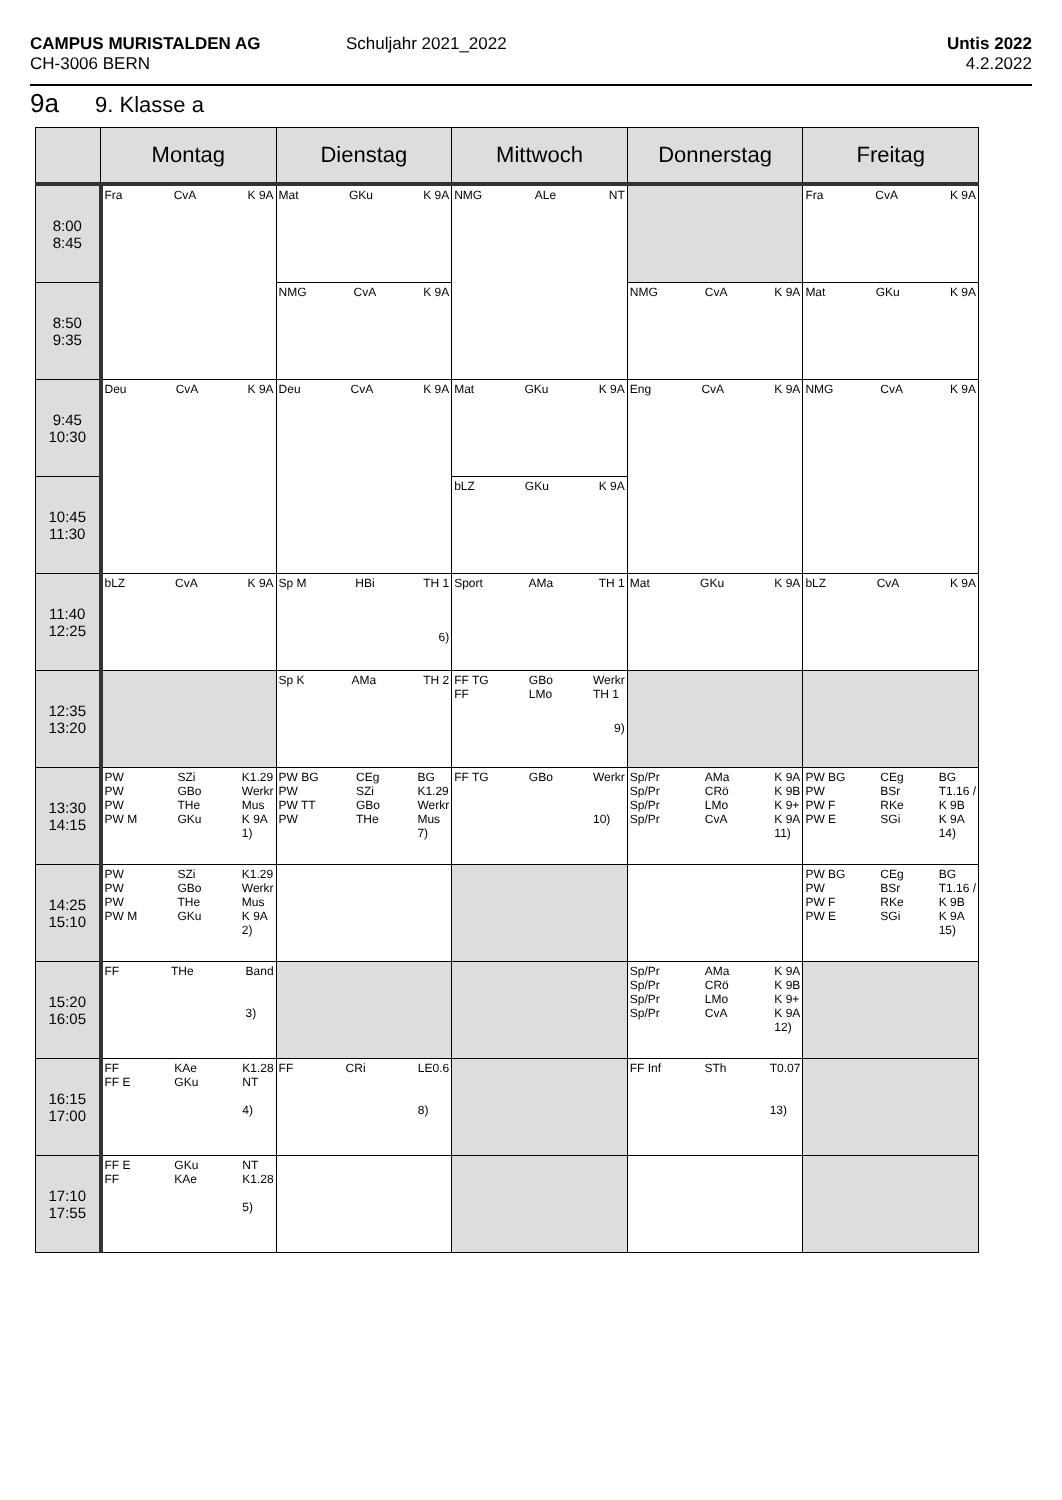CAMPUS MURISTALDEN AG
CH-3006 BERN
Schuljahr 2021_2022
Untis 2022
4.2.2022
9a 9. Klasse a
| | Montag | Dienstag | Mittwoch | Donnerstag | Freitag |
| --- | --- | --- | --- | --- | --- |
| 8:00 8:45 | Fra CvA K 9A | Mat GKu K 9A | NMG ALe NT | | Fra CvA K 9A |
| 8:50 9:35 | | NMG CvA K 9A | | NMG CvA K 9A | Mat GKu K 9A |
| 9:45 10:30 | Deu CvA K 9A | Deu CvA K 9A | Mat GKu K 9A | Eng CvA K 9A | NMG CvA K 9A |
| 10:45 11:30 | | | bLZ GKu K 9A | | |
| 11:40 12:25 | bLZ CvA K 9A | Sp M HBi TH 1 6) | Sport AMa TH 1 | Mat GKu K 9A | bLZ CvA K 9A |
| 12:35 13:20 | | Sp K AMa TH 2 | FF TG FF GBo LMo Werkr TH 1 9) | | |
| 13:30 14:15 | PW PW PW PW M SZi GBo THe GKu K1.29 Werkr Mus K 9A 1) | PW BG PW PW TT PW CEg SZi GBo THe BG K1.29 Werkr Mus 7) | FF TG GBo Werkr 10) | Sp/Pr Sp/Pr Sp/Pr Sp/Pr AMa CRö LMo CvA K 9A K 9B K 9+ K 9A 11) | PW BG PW PW F PW E CEg BSr RKe SGi BG T1.16 / K 9B K 9A 14) |
| 14:25 15:10 | PW PW PW PW M SZi GBo THe GKu K1.29 Werkr Mus K 9A 2) | | | | PW BG PW PW F PW E CEg BSr RKe SGi BG T1.16 / K 9B K 9A 15) |
| 15:20 16:05 | FF THe Band 3) | | | Sp/Pr Sp/Pr Sp/Pr Sp/Pr AMa CRö LMo CvA K 9A K 9B K 9+ K 9A 12) | |
| 16:15 17:00 | FF FF E KAe GKu K1.28 NT 4) | FF CRi LE0.6 8) | | FF Inf STh T0.07 13) | |
| 17:10 17:55 | FF E FF GKu KAe NT K1.28 5) | | | | |